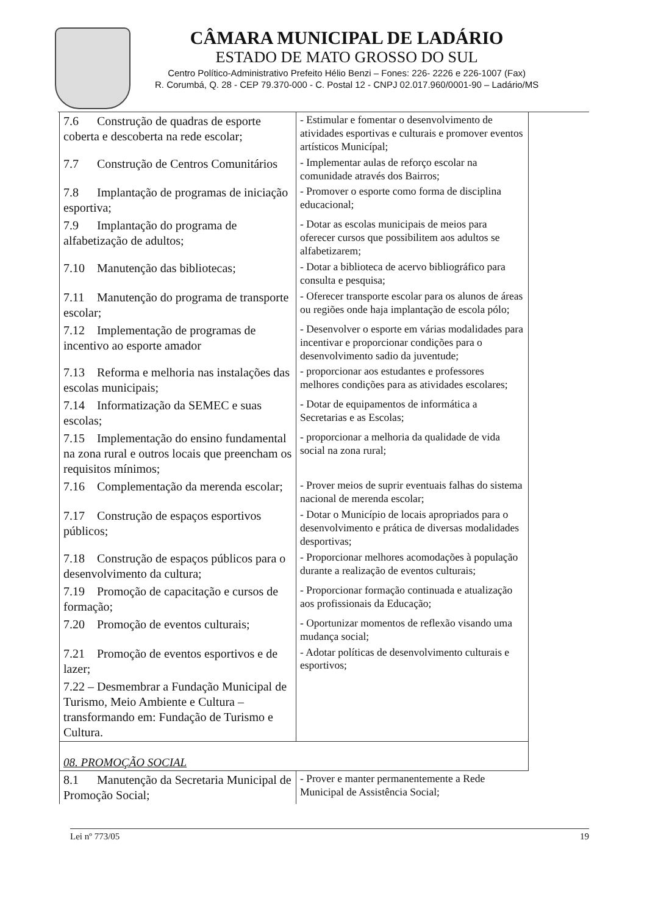CÂMARA MUNICIPAL DE LADÁRIO
ESTADO DE MATO GROSSO DO SUL
Centro Político-Administrativo Prefeito Hélio Benzi – Fones: 226- 2226 e 226-1007 (Fax)
R. Corumbá, Q. 28 - CEP 79.370-000 - C. Postal 12 - CNPJ 02.017.960/0001-90 – Ladário/MS
| 7.6 Construção de quadras de esporte coberta e descoberta na rede escolar; | - Estimular e fomentar o desenvolvimento de atividades esportivas e culturais e promover eventos artísticos Municípal; |
| 7.7 Construção de Centros Comunitários | - Implementar aulas de reforço escolar na comunidade através dos Bairros; |
| 7.8 Implantação de programas de iniciação esportiva; | - Promover o esporte como forma de disciplina educacional; |
| 7.9 Implantação do programa de alfabetização de adultos; | - Dotar as escolas municipais de meios para oferecer cursos que possibilitem aos adultos se alfabetizarem; |
| 7.10 Manutenção das bibliotecas; | - Dotar a biblioteca de acervo bibliográfico para consulta e pesquisa; |
| 7.11 Manutenção do programa de transporte escolar; | - Oferecer transporte escolar para os alunos de áreas ou regiões onde haja implantação de escola pólo; |
| 7.12 Implementação de programas de incentivo ao esporte amador | - Desenvolver o esporte em várias modalidades para incentivar e proporcionar condições para o desenvolvimento sadio da juventude; |
| 7.13 Reforma e melhoria nas instalações das escolas municipais; | - proporcionar aos estudantes e professores melhores condições para as atividades escolares; |
| 7.14 Informatização da SEMEC e suas escolas; | - Dotar de equipamentos de informática a Secretarias e as Escolas; |
| 7.15 Implementação do ensino fundamental na zona rural e outros locais que preencham os requisitos mínimos; | - proporcionar a melhoria da qualidade de vida social na zona rural; |
| 7.16 Complementação da merenda escolar; | - Prover meios de suprir eventuais falhas do sistema nacional de merenda escolar; |
| 7.17 Construção de espaços esportivos públicos; | - Dotar o Município de locais apropriados para o desenvolvimento e prática de diversas modalidades desportivas; |
| 7.18 Construção de espaços públicos para o desenvolvimento da cultura; | - Proporcionar melhores acomodações à população durante a realização de eventos culturais; |
| 7.19 Promoção de capacitação e cursos de formação; | - Proporcionar formação continuada e atualização aos profissionais da Educação; |
| 7.20 Promoção de eventos culturais; | - Oportunizar momentos de reflexão visando uma mudança social; |
| 7.21 Promoção de eventos esportivos e de lazer; | - Adotar políticas de desenvolvimento culturais e esportivos; |
| 7.22 – Desmembrar a Fundação Municipal de Turismo, Meio Ambiente e Cultura – transformando em: Fundação de Turismo e Cultura. | |
| 08. PROMOÇÃO SOCIAL | |
| 8.1 Manutenção da Secretaria Municipal de Promoção Social; | - Prover e manter permanentemente a Rede Municipal de Assistência Social; |
Lei nº 773/05 19